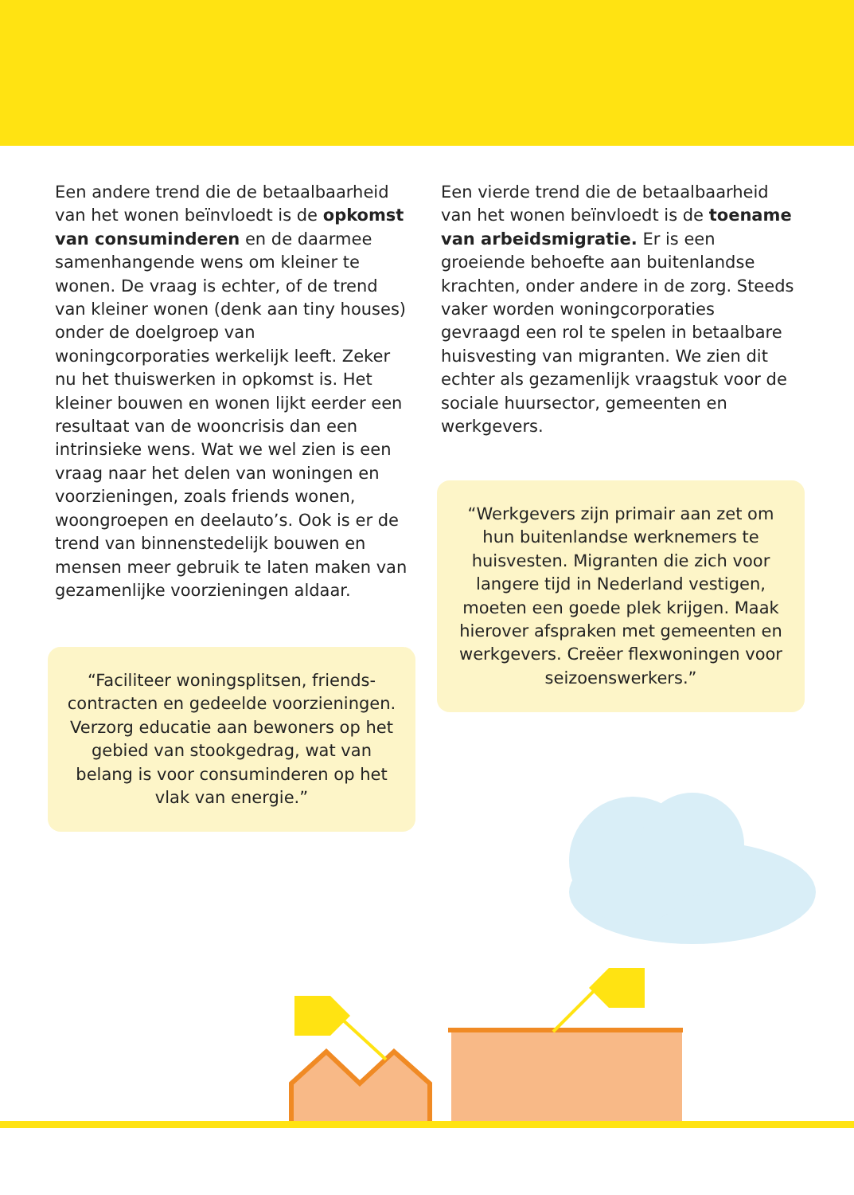Een andere trend die de betaalbaarheid van het wonen beïnvloedt is de opkomst van consuminderen en de daarmee samenhangende wens om kleiner te wonen. De vraag is echter, of de trend van kleiner wonen (denk aan tiny houses) onder de doelgroep van woningcorporaties werkelijk leeft. Zeker nu het thuiswerken in opkomst is. Het kleiner bouwen en wonen lijkt eerder een resultaat van de wooncrisis dan een intrinsieke wens. Wat we wel zien is een vraag naar het delen van woningen en voorzieningen, zoals friends wonen, woongroepen en deelauto’s. Ook is er de trend van binnenstedelijk bouwen en mensen meer gebruik te laten maken van gezamenlijke voorzieningen aldaar.
Een vierde trend die de betaalbaarheid van het wonen beïnvloedt is de toename van arbeidsmigratie. Er is een groeiende behoefte aan buitenlandse krachten, onder andere in de zorg. Steeds vaker worden woningcorporaties gevraagd een rol te spelen in betaalbare huisvesting van migranten. We zien dit echter als gezamenlijk vraagstuk voor de sociale huursector, gemeenten en werkgevers.
“Werkgevers zijn primair aan zet om hun buitenlandse werknemers te huisvesten. Migranten die zich voor langere tijd in Nederland vestigen, moeten een goede plek krijgen. Maak hierover afspraken met gemeenten en werkgevers. Creëer flexwoningen voor seizoenswerkers.”
“Faciliteer woningsplitsen, friends-contracten en gedeelde voorzieningen. Verzorg educatie aan bewoners op het gebied van stookgedrag, wat van belang is voor consuminderen op het vlak van energie.”